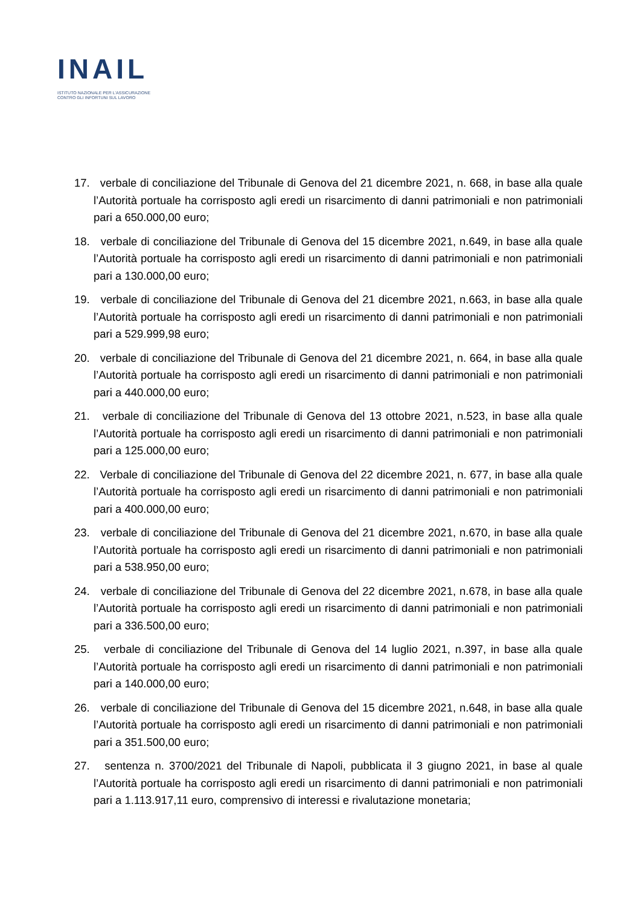INAIL
ISTITUTO NAZIONALE PER L'ASSICURAZIONE
CONTRO GLI INFORTUNI SUL LAVORO
17. verbale di conciliazione del Tribunale di Genova del 21 dicembre 2021, n. 668, in base alla quale l’Autorità portuale ha corrisposto agli eredi un risarcimento di danni patrimoniali e non patrimoniali pari a 650.000,00 euro;
18. verbale di conciliazione del Tribunale di Genova del 15 dicembre 2021, n.649, in base alla quale l’Autorità portuale ha corrisposto agli eredi un risarcimento di danni patrimoniali e non patrimoniali pari a 130.000,00 euro;
19. verbale di conciliazione del Tribunale di Genova del 21 dicembre 2021, n.663, in base alla quale l’Autorità portuale ha corrisposto agli eredi un risarcimento di danni patrimoniali e non patrimoniali pari a 529.999,98 euro;
20. verbale di conciliazione del Tribunale di Genova del 21 dicembre 2021, n. 664, in base alla quale l’Autorità portuale ha corrisposto agli eredi un risarcimento di danni patrimoniali e non patrimoniali pari a 440.000,00 euro;
21. verbale di conciliazione del Tribunale di Genova del 13 ottobre 2021, n.523, in base alla quale l’Autorità portuale ha corrisposto agli eredi un risarcimento di danni patrimoniali e non patrimoniali pari a 125.000,00 euro;
22. Verbale di conciliazione del Tribunale di Genova del 22 dicembre 2021, n. 677, in base alla quale l’Autorità portuale ha corrisposto agli eredi un risarcimento di danni patrimoniali e non patrimoniali pari a 400.000,00 euro;
23. verbale di conciliazione del Tribunale di Genova del 21 dicembre 2021, n.670, in base alla quale l’Autorità portuale ha corrisposto agli eredi un risarcimento di danni patrimoniali e non patrimoniali pari a 538.950,00 euro;
24. verbale di conciliazione del Tribunale di Genova del 22 dicembre 2021, n.678, in base alla quale l’Autorità portuale ha corrisposto agli eredi un risarcimento di danni patrimoniali e non patrimoniali pari a 336.500,00 euro;
25. verbale di conciliazione del Tribunale di Genova del 14 luglio 2021, n.397, in base alla quale l’Autorità portuale ha corrisposto agli eredi un risarcimento di danni patrimoniali e non patrimoniali pari a 140.000,00 euro;
26. verbale di conciliazione del Tribunale di Genova del 15 dicembre 2021, n.648, in base alla quale l’Autorità portuale ha corrisposto agli eredi un risarcimento di danni patrimoniali e non patrimoniali pari a 351.500,00 euro;
27. sentenza n. 3700/2021 del Tribunale di Napoli, pubblicata il 3 giugno 2021, in base al quale l’Autorità portuale ha corrisposto agli eredi un risarcimento di danni patrimoniali e non patrimoniali pari a 1.113.917,11 euro, comprensivo di interessi e rivalutazione monetaria;